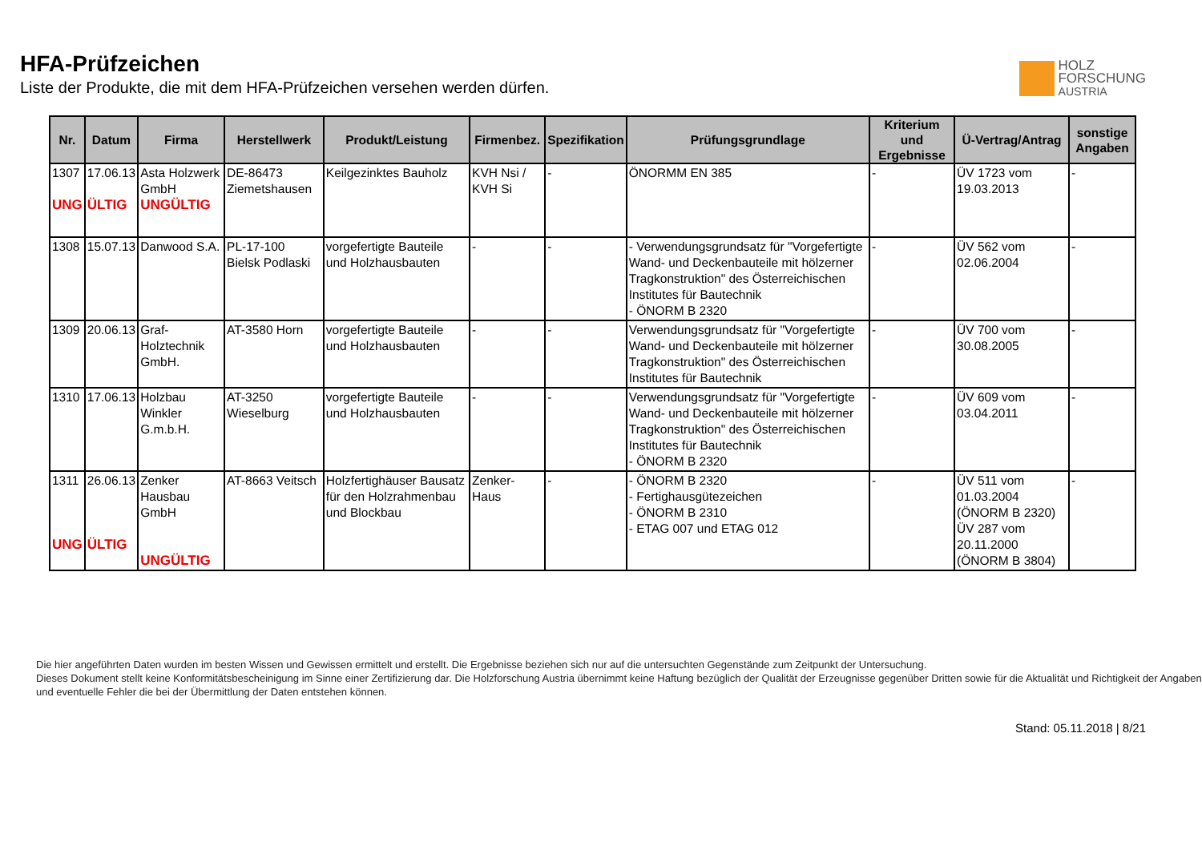HFA-Prüfzeichen
Liste der Produkte, die mit dem HFA-Prüfzeichen versehen werden dürfen.
HOLZ
FORSCHUNG
AUSTRIA
| Nr. | Datum | Firma | Herstellwerk | Produkt/Leistung | Firmenbez. | Spezifikation | Prüfungsgrundlage | Kriterium und Ergebnisse | Ü-Vertrag/Antrag | sonstige Angaben |
| --- | --- | --- | --- | --- | --- | --- | --- | --- | --- | --- |
| 1307 UNG | 17.06.13 ÜLTIG | Asta Holzwerk GmbH UNGÜLTIG | DE-86473 Ziemetshausen | Keilgezinktes Bauholz | KVH Nsi / KVH Si | - | ÖNORMM EN 385 | - | ÜV 1723 vom 19.03.2013 | - |
| 1308 | 15.07.13 | Danwood S.A. | PL-17-100 Bielsk Podlaski | vorgefertigte Bauteile und Holzhausbauten | - | - | - Verwendungsgrundsatz für "Vorgefertigte Wand- und Deckenbauteile mit hölzerner Tragkonstruktion" des Österreichischen Institutes für Bautechnik - ÖNORM B 2320 | - | ÜV 562 vom 02.06.2004 | - |
| 1309 | 20.06.13 | Graf-Holztechnik GmbH. | AT-3580 Horn | vorgefertigte Bauteile und Holzhausbauten | - | - | Verwendungsgrundsatz für "Vorgefertigte Wand- und Deckenbauteile mit hölzerner Tragkonstruktion" des Österreichischen Institutes für Bautechnik | - | ÜV 700 vom 30.08.2005 | - |
| 1310 | 17.06.13 | Holzbau Winkler G.m.b.H. | AT-3250 Wieselburg | vorgefertigte Bauteile und Holzhausbauten | - | - | Verwendungsgrundsatz für "Vorgefertigte Wand- und Deckenbauteile mit hölzerner Tragkonstruktion" des Österreichischen Institutes für Bautechnik - ÖNORM B 2320 | - | ÜV 609 vom 03.04.2011 | - |
| 1311 UNG | 26.06.13 ÜLTIG | Zenker Hausbau GmbH UNGÜLTIG | AT-8663 Veitsch | Holzfertighäuser Bausatz für den Holzrahmenbau und Blockbau | Zenker-Haus | - | - ÖNORM B 2320 - Fertighausgütezeichen - ÖNORM B 2310 - ETAG 007 und ETAG 012 | - | ÜV 511 vom 01.03.2004 (ÖNORM B 2320) ÜV 287 vom 20.11.2000 (ÖNORM B 3804) | - |
Die hier angeführten Daten wurden im besten Wissen und Gewissen ermittelt und erstellt. Die Ergebnisse beziehen sich nur auf die untersuchten Gegenstände zum Zeitpunkt der Untersuchung.
Dieses Dokument stellt keine Konformitätsbescheinigung im Sinne einer Zertifizierung dar. Die Holzforschung Austria übernimmt keine Haftung bezüglich der Qualität der Erzeugnisse gegenüber Dritten sowie für die Aktualität und Richtigkeit der Angaben und eventuelle Fehler die bei der Übermittlung der Daten entstehen können.
Stand: 05.11.2018 | 8/21